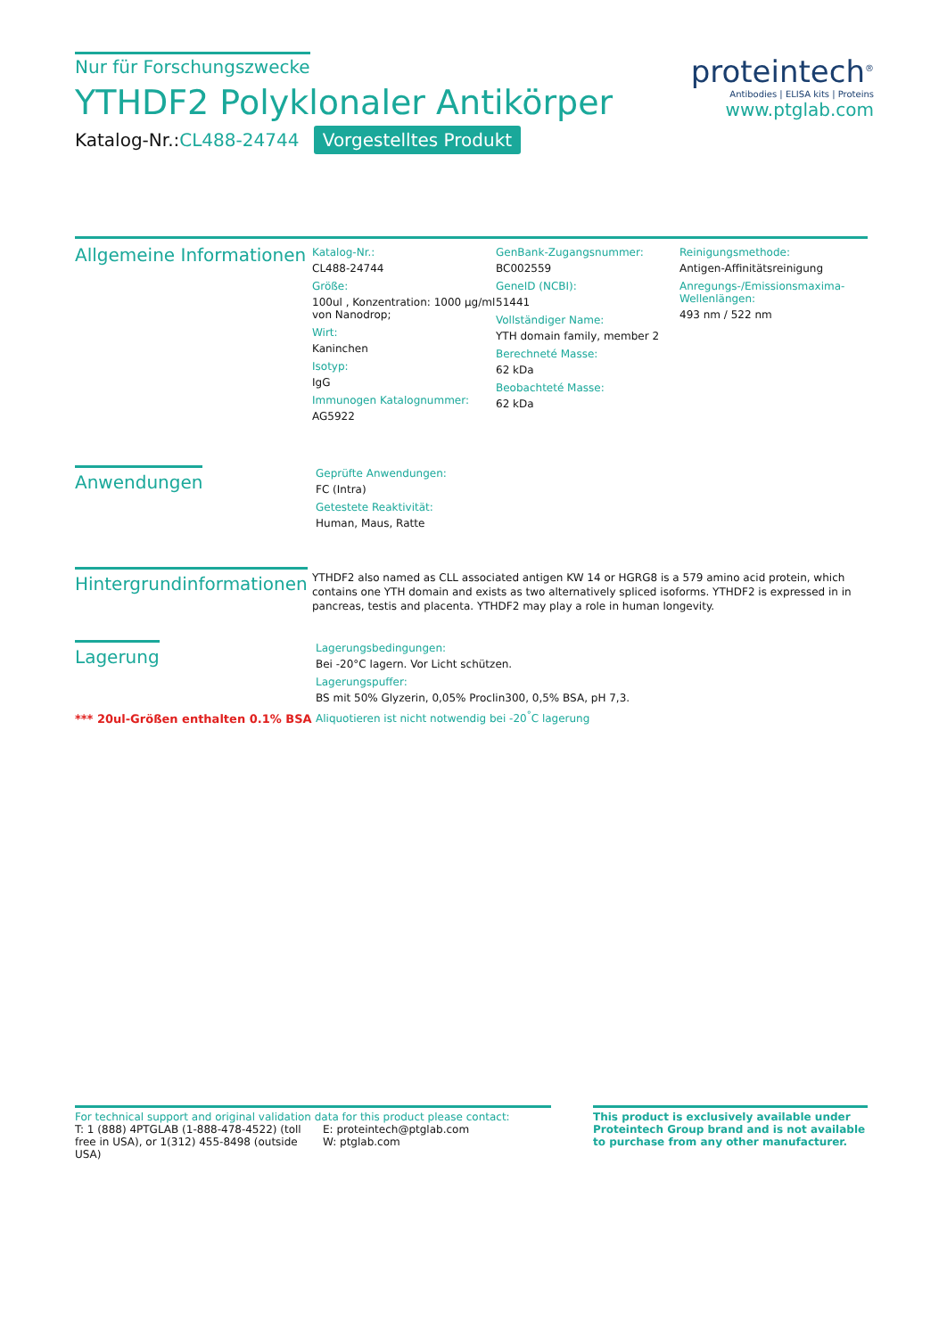Nur für Forschungszwecke
YTHDF2 Polyklonaler Antikörper
Katalog-Nr.:CL488-24744 Vorgestelltes Produkt
proteintech<sup>®</sup>
Antibodies | ELISA kits | Proteins
www.ptglab.com
Allgemeine Informationen
Katalog-Nr.:
CL488-24744
Größe:
100ul , Konzentration: 1000 μg/ml von Nanodrop;
Wirt:
Kaninchen
Isotyp:
IgG
Immunogen Katalognummer:
AG5922
GenBank-Zugangsnummer:
BC002559
GeneID (NCBI):
51441
Vollständiger Name:
YTH domain family, member 2
Berechneté Masse:
62 kDa
Beobachteté Masse:
62 kDa
Reinigungsmethode:
Antigen-Affinitätsreinigung
Anregungs-/Emissionsmaxima-Wellenlängen:
493 nm / 522 nm
Anwendungen
Geprüfte Anwendungen:
FC (Intra)
Getestete Reaktivität:
Human, Maus, Ratte
Hintergrundinformationen
YTHDF2 also named as CLL associated antigen KW 14 or HGRG8 is a 579 amino acid protein, which contains one YTH domain and exists as two alternatively spliced isoforms. YTHDF2 is expressed in in pancreas, testis and placenta. YTHDF2 may play a role in human longevity.
Lagerung
*** 20ul-Größen enthalten 0.1% BSA
Lagerungsbedingungen:
Bei -20°C lagern. Vor Licht schützen.
Lagerungspuffer:
BS mit 50% Glyzerin, 0,05% Proclin300, 0,5% BSA, pH 7,3.
Aliquotieren ist nicht notwendig bei -20<sup>°</sup>C lagerung
For technical support and original validation data for this product please contact:
T: 1 (888) 4PTGLAB (1-888-478-4522) (toll free in USA), or 1(312) 455-8498 (outside USA)
E: proteintech@ptglab.com
W: ptglab.com
This product is exclusively available under Proteintech Group brand and is not available to purchase from any other manufacturer.